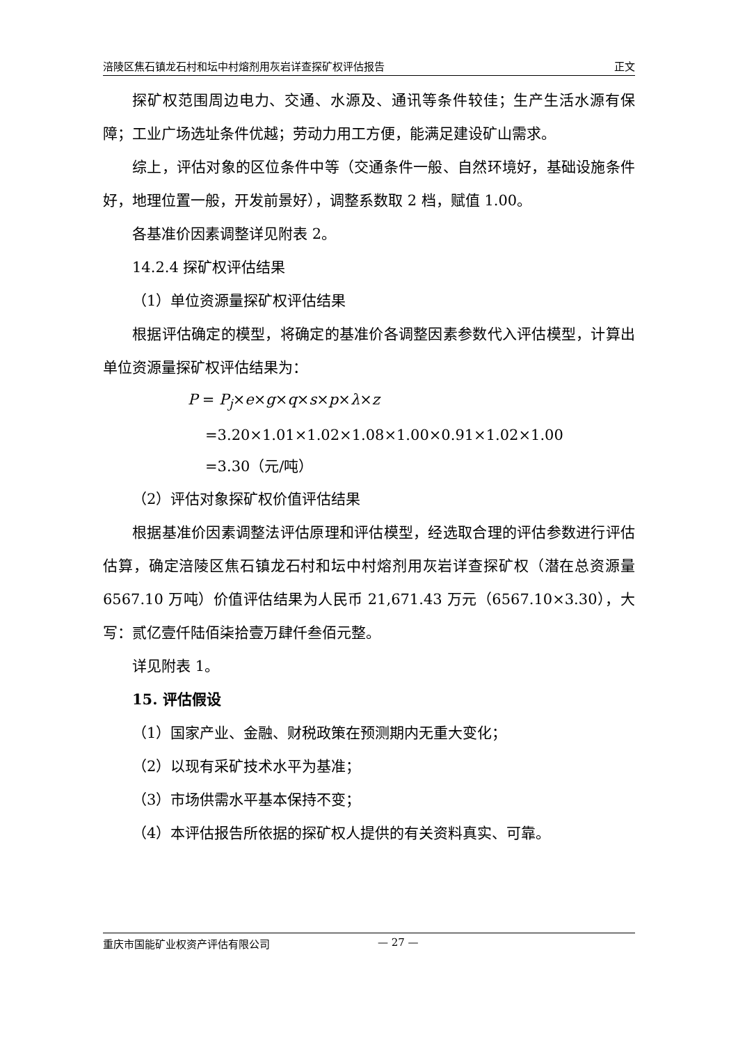涪陵区焦石镇龙石村和坛中村熔剂用灰岩详查探矿权评估报告 正文
探矿权范围周边电力、交通、水源及、通讯等条件较佳；生产生活水源有保障；工业广场选址条件优越；劳动力用工方便，能满足建设矿山需求。
综上，评估对象的区位条件中等（交通条件一般、自然环境好，基础设施条件好，地理位置一般，开发前景好），调整系数取 2 档，赋值 1.00。
各基准价因素调整详见附表 2。
14.2.4 探矿权评估结果
（1）单位资源量探矿权评估结果
根据评估确定的模型，将确定的基准价各调整因素参数代入评估模型，计算出单位资源量探矿权评估结果为：
P = P<sub>j</sub>×e×g×q×s×p×λ×z
=3.20×1.01×1.02×1.08×1.00×0.91×1.02×1.00
=3.30（元/吨）
（2）评估对象探矿权价值评估结果
根据基准价因素调整法评估原理和评估模型，经选取合理的评估参数进行评估估算，确定涪陵区焦石镇龙石村和坛中村熔剂用灰岩详查探矿权（潜在总资源量 6567.10 万吨）价值评估结果为人民币 21,671.43 万元（6567.10×3.30），大写：贰亿壹仟陆佰柒拾壹万肆仟叁佰元整。
详见附表 1。
15. 评估假设
（1）国家产业、金融、财税政策在预测期内无重大变化；
（2）以现有采矿技术水平为基准；
（3）市场供需水平基本保持不变；
（4）本评估报告所依据的探矿权人提供的有关资料真实、可靠。
重庆市国能矿业权资产评估有限公司 — 27 —